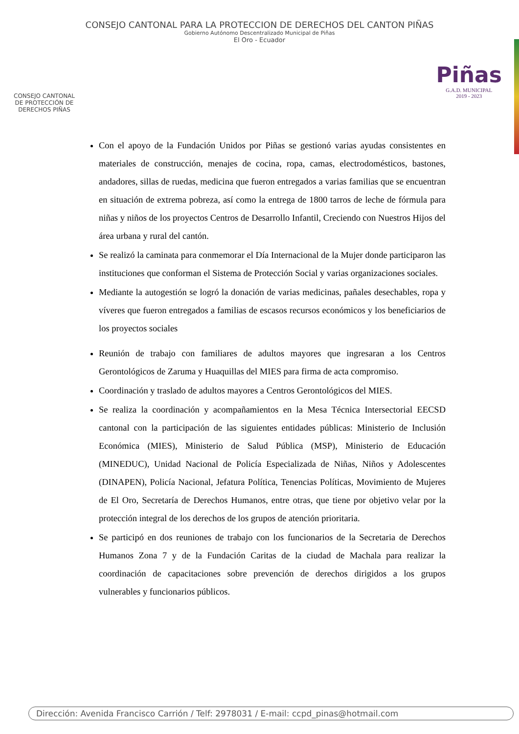CONSEJO CANTONAL PARA LA PROTECCION DE DERECHOS DEL CANTON PIÑAS
Gobierno Autónomo Descentralizado Municipal de Piñas
El Oro - Ecuador
CONSEJO CANTONAL
DE PROTECCIÓN DE
DERECHOS PIÑAS
Piñas
G.A.D. MUNICIPAL
2019 - 2023
Con el apoyo de la Fundación Unidos por Piñas se gestionó varias ayudas consistentes en materiales de construcción, menajes de cocina, ropa, camas, electrodomésticos, bastones, andadores, sillas de ruedas, medicina que fueron entregados a varias familias que se encuentran en situación de extrema pobreza, así como la entrega de 1800 tarros de leche de fórmula para niñas y niños de los proyectos Centros de Desarrollo Infantil, Creciendo con Nuestros Hijos del área urbana y rural del cantón.
Se realizó la caminata para conmemorar el Día Internacional de la Mujer donde participaron las instituciones que conforman el Sistema de Protección Social y varias organizaciones sociales.
Mediante la autogestión se logró la donación de varias medicinas, pañales desechables, ropa y víveres que fueron entregados a familias de escasos recursos económicos y los beneficiarios de los proyectos sociales
Reunión de trabajo con familiares de adultos mayores que ingresaran a los Centros Gerontológicos de Zaruma y Huaquillas del MIES para firma de acta compromiso.
Coordinación y traslado de adultos mayores a Centros Gerontológicos del MIES.
Se realiza la coordinación y acompañamientos en la Mesa Técnica Intersectorial EECSD cantonal con la participación de las siguientes entidades públicas: Ministerio de Inclusión Económica (MIES), Ministerio de Salud Pública (MSP), Ministerio de Educación (MINEDUC), Unidad Nacional de Policía Especializada de Niñas, Niños y Adolescentes (DINAPEN), Policía Nacional, Jefatura Política, Tenencias Políticas, Movimiento de Mujeres de El Oro, Secretaría de Derechos Humanos, entre otras, que tiene por objetivo velar por la protección integral de los derechos de los grupos de atención prioritaria.
Se participó en dos reuniones de trabajo con los funcionarios de la Secretaria de Derechos Humanos Zona 7 y de la Fundación Caritas de la ciudad de Machala para realizar la coordinación de capacitaciones sobre prevención de derechos dirigidos a los grupos vulnerables y funcionarios públicos.
Dirección: Avenida Francisco Carrión / Telf: 2978031 / E-mail: ccpd_pinas@hotmail.com